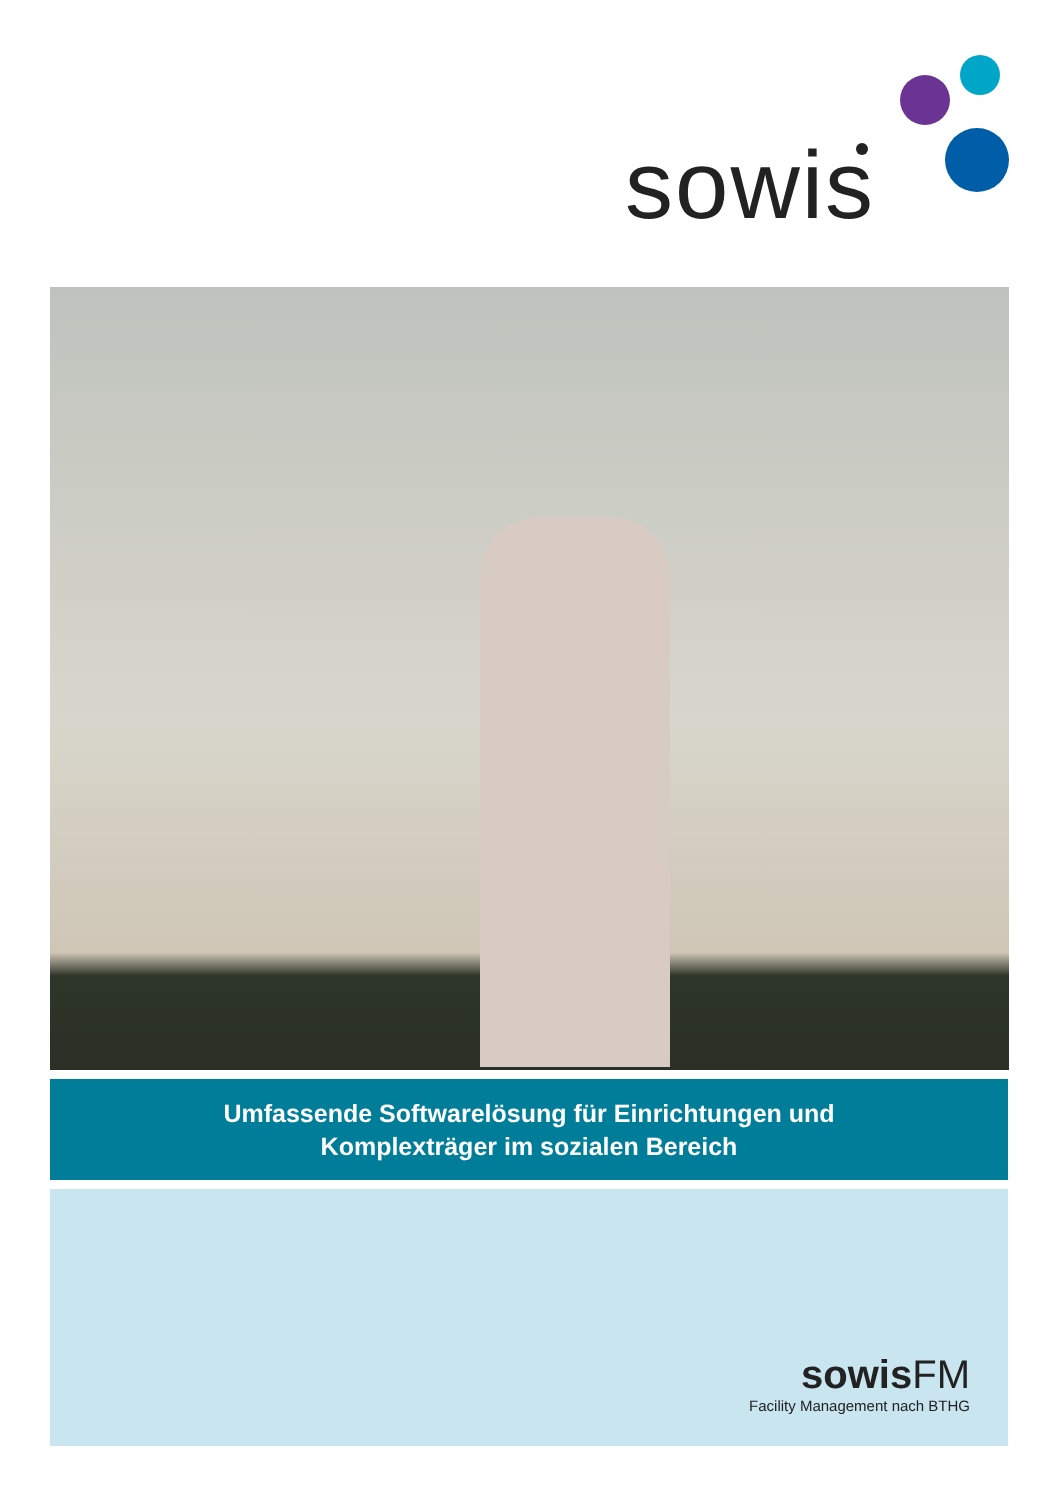sowis
Umfassende Softwarelösung für Einrichtungen und
Komplexträger im sozialen Bereich
sowis FM
Facility Management nach BTHG